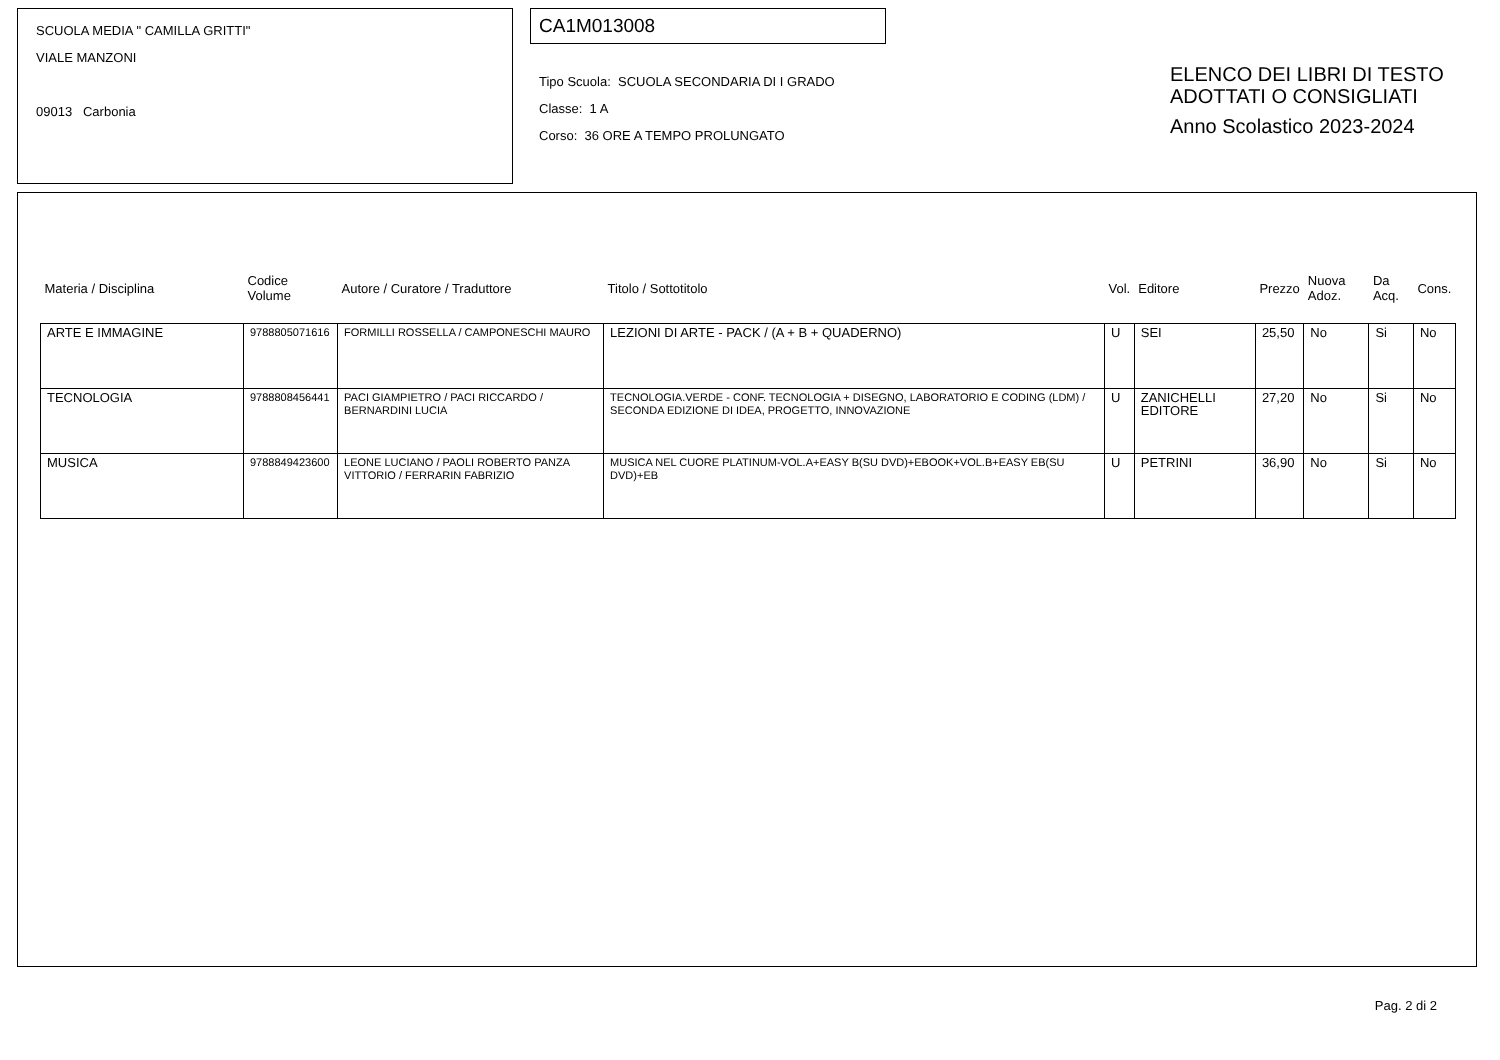SCUOLA MEDIA " CAMILLA GRITTI"
VIALE MANZONI
09013 Carbonia
CA1M013008
Tipo Scuola: SCUOLA SECONDARIA DI I GRADO
Classe: 1 A
Corso: 36 ORE A TEMPO PROLUNGATO
ELENCO DEI LIBRI DI TESTO
ADOTTATI O CONSIGLIATI
Anno Scolastico 2023-2024
| Materia / Disciplina | Codice Volume | Autore / Curatore / Traduttore | Titolo / Sottotitolo | Vol. | Editore | Prezzo | Nuova Adoz. | Da Acq. | Cons. |
| --- | --- | --- | --- | --- | --- | --- | --- | --- | --- |
| ARTE E IMMAGINE | 9788805071616 | FORMILLI ROSSELLA / CAMPONESCHI MAURO | LEZIONI DI ARTE - PACK / (A + B + QUADERNO) | U | SEI | 25,50 | No | Si | No |
| TECNOLOGIA | 9788808456441 | PACI GIAMPIETRO / PACI RICCARDO / BERNARDINI LUCIA | TECNOLOGIA.VERDE - CONF. TECNOLOGIA + DISEGNO, LABORATORIO E CODING (LDM) / SECONDA EDIZIONE DI IDEA, PROGETTO, INNOVAZIONE | U | ZANICHELLI EDITORE | 27,20 | No | Si | No |
| MUSICA | 9788849423600 | LEONE LUCIANO / PAOLI ROBERTO PANZA VITTORIO / FERRARIN FABRIZIO | MUSICA NEL CUORE PLATINUM-VOL.A+EASY B(SU DVD)+EBOOK+VOL.B+EASY EB(SU DVD)+EB | U | PETRINI | 36,90 | No | Si | No |
Pag. 2 di 2